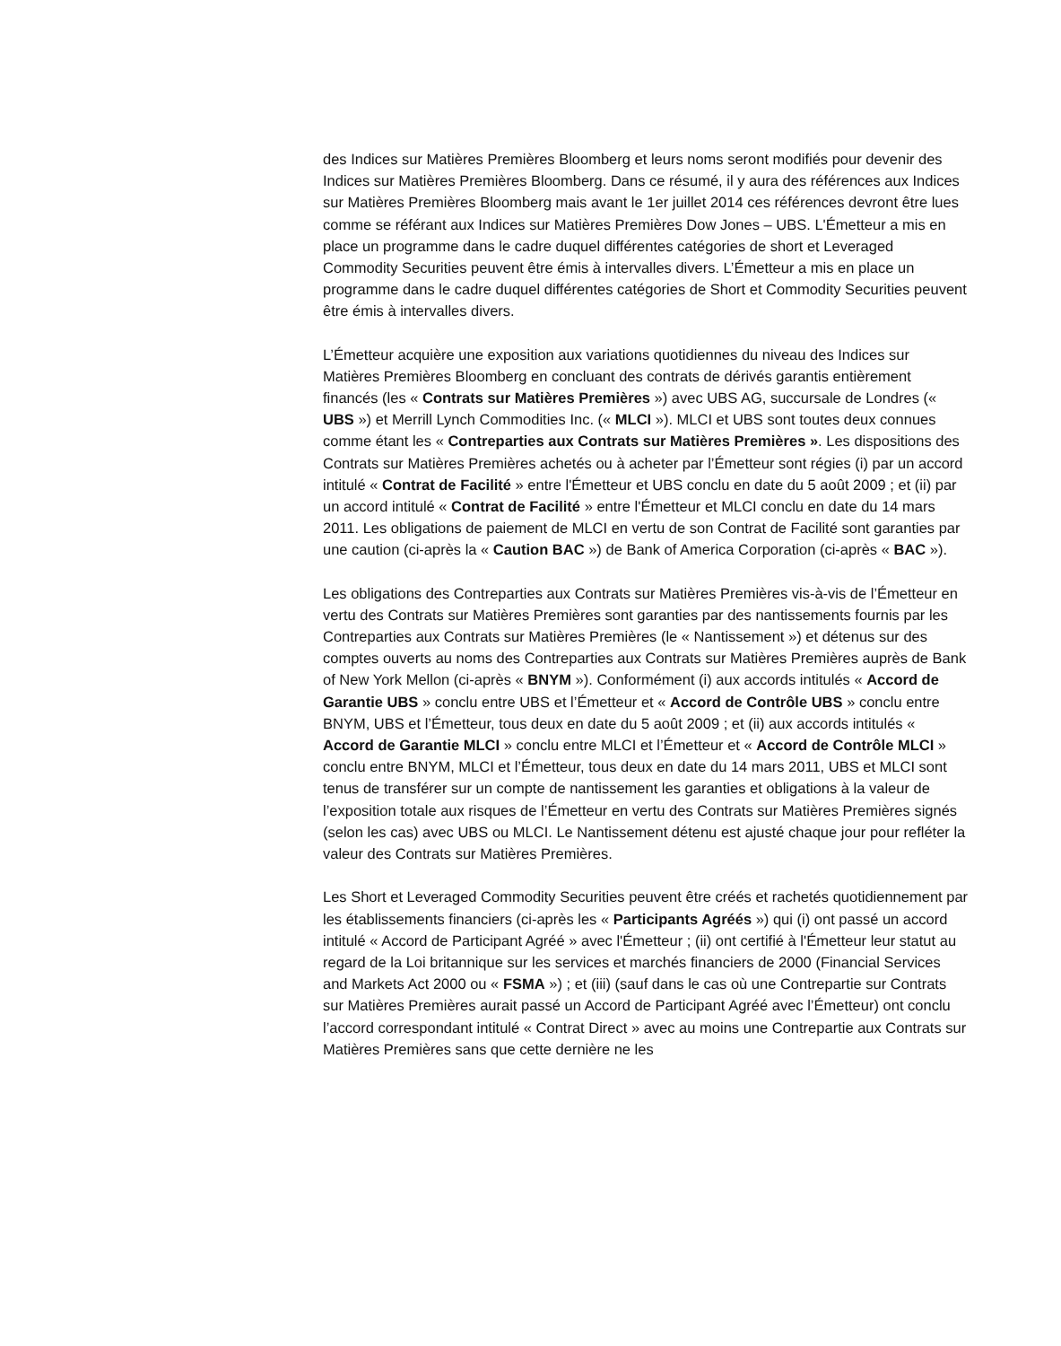des Indices sur Matières Premières Bloomberg et leurs noms seront modifiés pour devenir des Indices sur Matières Premières Bloomberg. Dans ce résumé, il y aura des références aux Indices sur Matières Premières Bloomberg mais avant le 1er juillet 2014 ces références devront être lues comme se référant aux Indices sur Matières Premières Dow Jones – UBS. L'Émetteur a mis en place un programme dans le cadre duquel différentes catégories de short et Leveraged Commodity Securities peuvent être émis à intervalles divers. L’Émetteur a mis en place un programme dans le cadre duquel différentes catégories de Short et Commodity Securities peuvent être émis à intervalles divers.
L’Émetteur acquière une exposition aux variations quotidiennes du niveau des Indices sur Matières Premières Bloomberg en concluant des contrats de dérivés garantis entièrement financés (les « Contrats sur Matières Premières ») avec UBS AG, succursale de Londres (« UBS ») et Merrill Lynch Commodities Inc. (« MLCI »). MLCI et UBS sont toutes deux connues comme étant les « Contreparties aux Contrats sur Matières Premières ». Les dispositions des Contrats sur Matières Premières achetés ou à acheter par l’Émetteur sont régies (i) par un accord intitulé « Contrat de Facilité » entre l'Émetteur et UBS conclu en date du 5 août 2009 ; et (ii) par un accord intitulé « Contrat de Facilité » entre l'Émetteur et MLCI conclu en date du 14 mars 2011. Les obligations de paiement de MLCI en vertu de son Contrat de Facilité sont garanties par une caution (ci-après la « Caution BAC ») de Bank of America Corporation (ci-après « BAC »).
Les obligations des Contreparties aux Contrats sur Matières Premières vis-à-vis de l’Émetteur en vertu des Contrats sur Matières Premières sont garanties par des nantissements fournis par les Contreparties aux Contrats sur Matières Premières (le « Nantissement ») et détenus sur des comptes ouverts au noms des Contreparties aux Contrats sur Matières Premières auprès de Bank of New York Mellon (ci-après « BNYM »). Conformément (i) aux accords intitulés « Accord de Garantie UBS » conclu entre UBS et l’Émetteur et « Accord de Contrôle UBS » conclu entre BNYM, UBS et l’Émetteur, tous deux en date du 5 août 2009 ; et (ii) aux accords intitulés « Accord de Garantie MLCI » conclu entre MLCI et l’Émetteur et « Accord de Contrôle MLCI » conclu entre BNYM, MLCI et l’Émetteur, tous deux en date du 14 mars 2011, UBS et MLCI sont tenus de transférer sur un compte de nantissement les garanties et obligations à la valeur de l’exposition totale aux risques de l’Émetteur en vertu des Contrats sur Matières Premières signés (selon les cas) avec UBS ou MLCI. Le Nantissement détenu est ajusté chaque jour pour refléter la valeur des Contrats sur Matières Premières.
Les Short et Leveraged Commodity Securities peuvent être créés et rachetés quotidiennement par les établissements financiers (ci-après les « Participants Agréés ») qui (i) ont passé un accord intitulé « Accord de Participant Agréé » avec l'Émetteur ; (ii) ont certifié à l'Émetteur leur statut au regard de la Loi britannique sur les services et marchés financiers de 2000 (Financial Services and Markets Act 2000 ou « FSMA ») ; et (iii) (sauf dans le cas où une Contrepartie sur Contrats sur Matières Premières aurait passé un Accord de Participant Agréé avec l’Émetteur) ont conclu l’accord correspondant intitulé « Contrat Direct » avec au moins une Contrepartie aux Contrats sur Matières Premières sans que cette dernière ne les